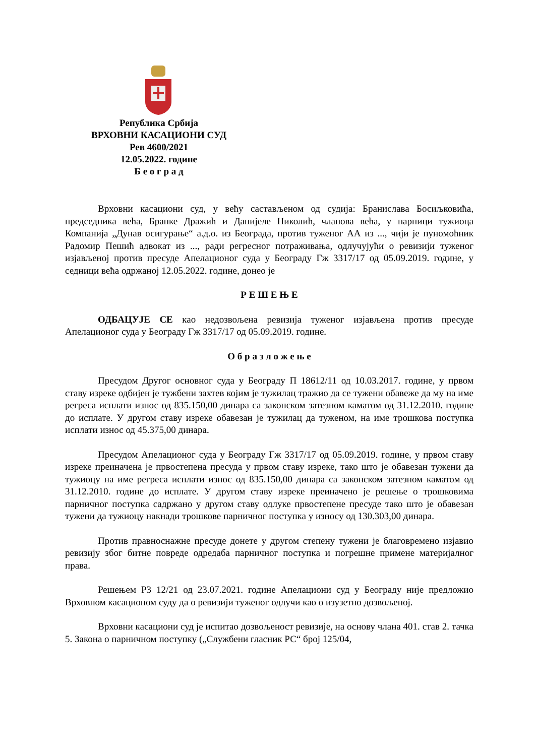Република Србија
ВРХОВНИ КАСАЦИОНИ СУД
Рев 4600/2021
12.05.2022. године
Б е о г р а д
Врховни касациони суд, у већу састављеном од судија: Бранислава Босиљковића, председника већа, Бранке Дражић и Данијеле Николић, чланова већа, у парници тужиоца Компанија „Дунав осигурање“ а.д.о. из Београда, против туженог АА из ..., чији је пуномоћник Радомир Пешић адвокат из ..., ради регресног потраживања, одлучујући о ревизији туженог изјављеној против пресуде Апелационог суда у Београду Гж 3317/17 од 05.09.2019. године, у седници већа одржаној 12.05.2022. године, донео је
Р Е Ш Е Њ Е
ОДБАЦУЈЕ СЕ као недозвољена ревизија туженог изјављена против пресуде Апелационог суда у Београду Гж 3317/17 од 05.09.2019. године.
О б р а з л о ж е њ е
Пресудом Другог основног суда у Београду П 18612/11 од 10.03.2017. године, у првом ставу изреке одбијен је тужбени захтев којим је тужилац тражио да се тужени обавеже да му на име регреса исплати износ од 835.150,00 динара са законском затезном каматом од 31.12.2010. године до исплате. У другом ставу изреке обавезан је тужилац да туженом, на име трошкова поступка исплати износ од 45.375,00 динара.
Пресудом Апелационог суда у Београду Гж 3317/17 од 05.09.2019. године, у првом ставу изреке преиначена је првостепена пресуда у првом ставу изреке, тако што је обавезан тужени да тужиоцу на име регреса исплати износ од 835.150,00 динара са законском затезном каматом од 31.12.2010. године до исплате. У другом ставу изреке преиначено је решење о трошковима парничног поступка садржано у другом ставу одлуке првостепене пресуде тако што је обавезан тужени да тужиоцу накнади трошкове парничног поступка у износу од 130.303,00 динара.
Против правноснажне пресуде донете у другом степену тужени је благовремено изјавио ревизију због битне повреде одредаба парничног поступка и погрешне примене материјалног права.
Решењем Р3 12/21 од 23.07.2021. године Апелациони суд у Београду није предложио Врховном касационом суду да о ревизији туженог одлучи као о изузетно дозвољеној.
Врховни касациони суд је испитао дозвољеност ревизије, на основу члана 401. став 2. тачка 5. Закона о парничном поступку („Службени гласник РС“ број 125/04,